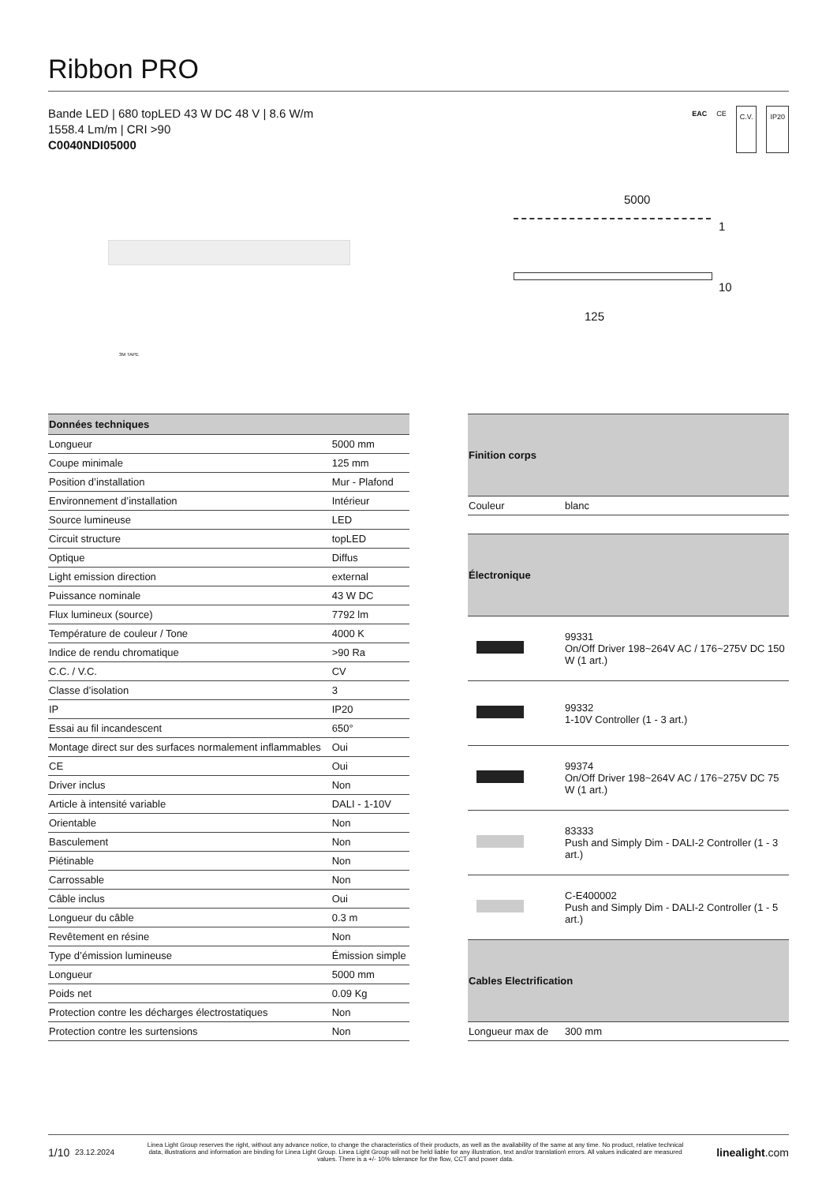Ribbon PRO
Bande LED | 680 topLED 43 W DC 48 V | 8.6 W/m
1558.4 Lm/m | CRI >90
C0040NDI05000
EAC CE C.V. IP20
3M TAPE
5000
1
10
125
| Données techniques | |
| --- | --- |
| Longueur | 5000 mm |
| Coupe minimale | 125 mm |
| Position d’installation | Mur - Plafond |
| Environnement d’installation | Intérieur |
| Source lumineuse | LED |
| Circuit structure | topLED |
| Optique | Diffus |
| Light emission direction | external |
| Puissance nominale | 43 W DC |
| Flux lumineux (source) | 7792 lm |
| Température de couleur / Tone | 4000 K |
| Indice de rendu chromatique | >90 Ra |
| C.C. / V.C. | CV |
| Classe d’isolation | 3 |
| IP | IP20 |
| Essai au fil incandescent | 650° |
| Montage direct sur des surfaces normalement inflammables | Oui |
| CE | Oui |
| Driver inclus | Non |
| Article à intensité variable | DALI - 1-10V |
| Orientable | Non |
| Basculement | Non |
| Piétinable | Non |
| Carrossable | Non |
| Câble inclus | Oui |
| Longueur du câble | 0.3 m |
| Revêtement en résine | Non |
| Type d’émission lumineuse | Émission simple |
| Longueur | 5000 mm |
| Poids net | 0.09 Kg |
| Protection contre les décharges électrostatiques | Non |
| Protection contre les surtensions | Non |
| Finition corps | |
| --- | --- |
| Couleur | blanc |
| Électronique | |
| | 99331 On/Off Driver 198~264V AC / 176~275V DC 150 W (1 art.) |
| | 99332 1-10V Controller (1 - 3 art.) |
| | 99374 On/Off Driver 198~264V AC / 176~275V DC 75 W (1 art.) |
| | 83333 Push and Simply Dim - DALI-2 Controller (1 - 3 art.) |
| | C-E400002 Push and Simply Dim - DALI-2 Controller (1 - 5 art.) |
| Cables Electrification | |
| Longueur max de | 300 mm |
1/10 23.12.2024
Linea Light Group reserves the right, without any advance notice, to change the characteristics of their products, as well as the availability of the same at any time. No product, relative technical data, illustrations and information are binding for Linea Light Group. Linea Light Group will not be held liable for any illustration, text and/or translation\ errors. All values indicated are measured values. There is a +/- 10% tolerance for the flow, CCT and power data.
linealight.com